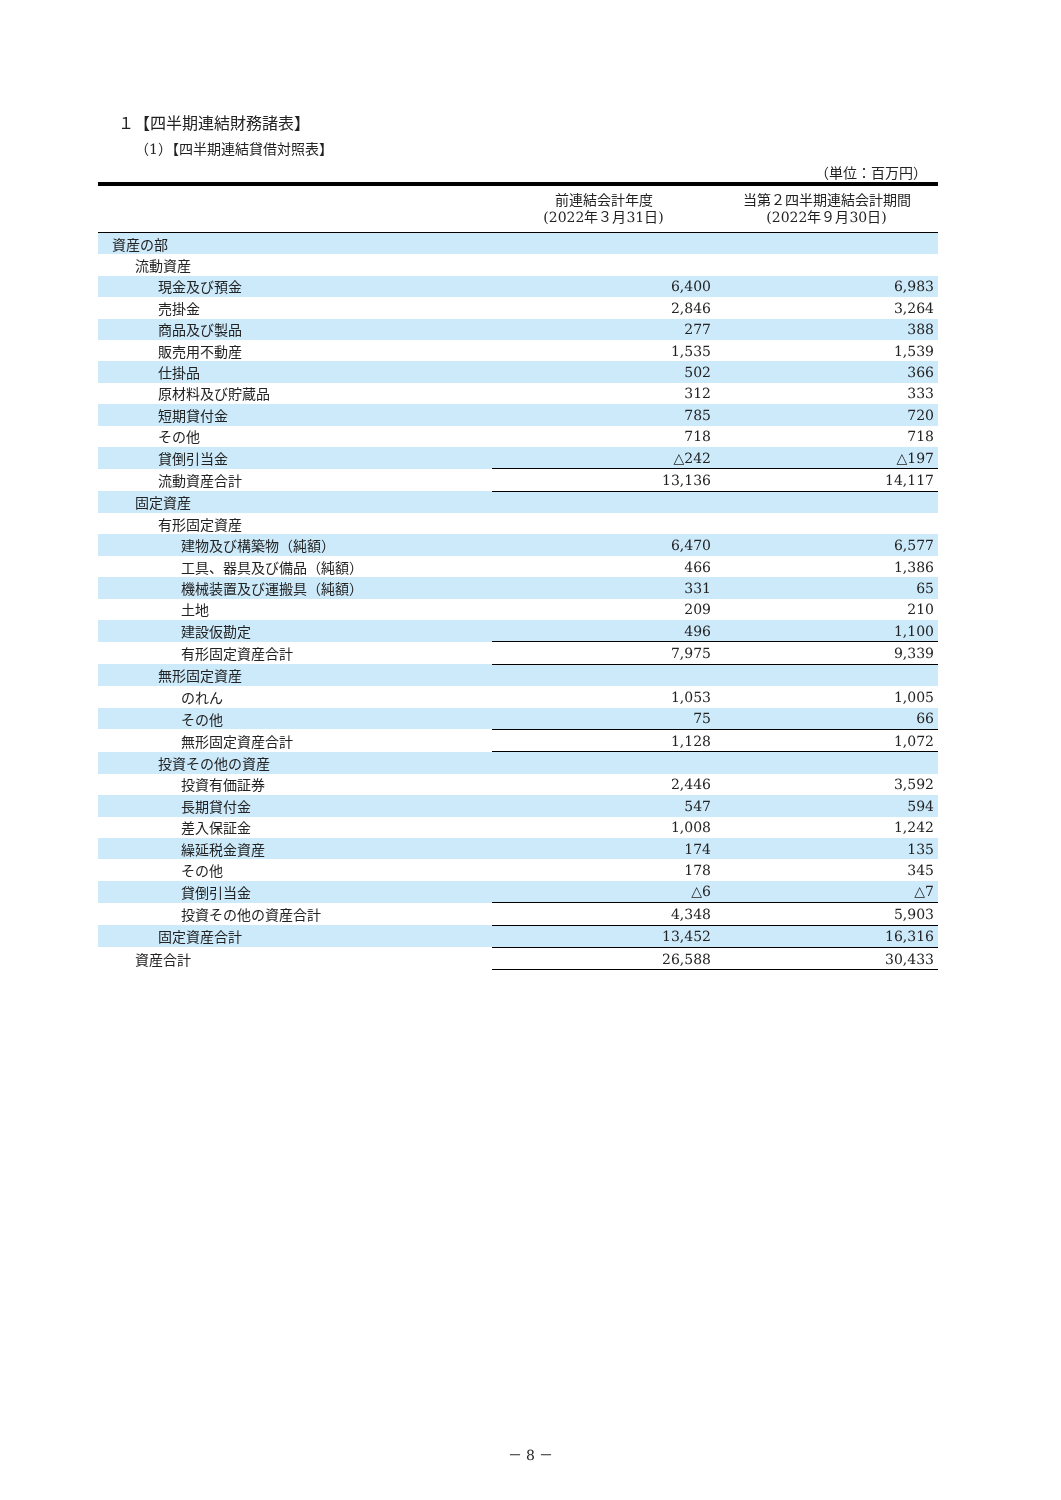１【四半期連結財務諸表】
（1）【四半期連結貸借対照表】
（単位：百万円）
| | 前連結会計年度 (2022年３月31日) | 当第２四半期連結会計期間 (2022年９月30日) |
| --- | --- | --- |
| 資産の部 | | |
| 流動資産 | | |
| 現金及び預金 | 6,400 | 6,983 |
| 売掛金 | 2,846 | 3,264 |
| 商品及び製品 | 277 | 388 |
| 販売用不動産 | 1,535 | 1,539 |
| 仕掛品 | 502 | 366 |
| 原材料及び貯蔵品 | 312 | 333 |
| 短期貸付金 | 785 | 720 |
| その他 | 718 | 718 |
| 貸倒引当金 | △242 | △197 |
| 流動資産合計 | 13,136 | 14,117 |
| 固定資産 | | |
| 有形固定資産 | | |
| 建物及び構築物（純額） | 6,470 | 6,577 |
| 工具、器具及び備品（純額） | 466 | 1,386 |
| 機械装置及び運搬具（純額） | 331 | 65 |
| 土地 | 209 | 210 |
| 建設仮勘定 | 496 | 1,100 |
| 有形固定資産合計 | 7,975 | 9,339 |
| 無形固定資産 | | |
| のれん | 1,053 | 1,005 |
| その他 | 75 | 66 |
| 無形固定資産合計 | 1,128 | 1,072 |
| 投資その他の資産 | | |
| 投資有価証券 | 2,446 | 3,592 |
| 長期貸付金 | 547 | 594 |
| 差入保証金 | 1,008 | 1,242 |
| 繰延税金資産 | 174 | 135 |
| その他 | 178 | 345 |
| 貸倒引当金 | △6 | △7 |
| 投資その他の資産合計 | 4,348 | 5,903 |
| 固定資産合計 | 13,452 | 16,316 |
| 資産合計 | 26,588 | 30,433 |
－ 8 －